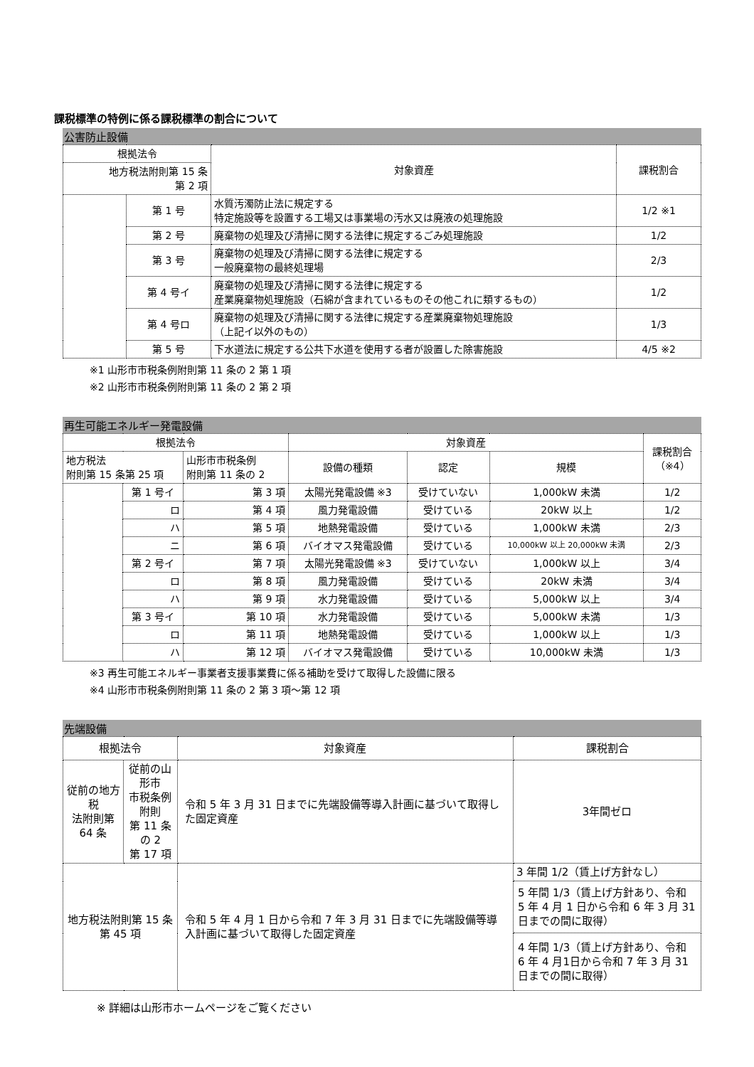課税標準の特例に係る課税標準の割合について
公害防止設備
| 根拠法令 | | 対象資産 | 課税割合 |
| --- | --- | --- | --- |
| 地方税法附則第 15 条 第 2 項 | | | |
| | 第 1 号 | 水質汚濁防止法に規定する 特定施設等を設置する工場又は事業場の汚水又は廃液の処理施設 | 1/2 ※1 |
| | 第 2 号 | 廃棄物の処理及び清掃に関する法律に規定するごみ処理施設 | 1/2 |
| | 第 3 号 | 廃棄物の処理及び清掃に関する法律に規定する 一般廃棄物の最終処理場 | 2/3 |
| | 第 4 号イ | 廃棄物の処理及び清掃に関する法律に規定する 産業廃棄物処理施設（石綿が含まれているものその他これに類するもの） | 1/2 |
| | 第 4 号ロ | 廃棄物の処理及び清掃に関する法律に規定する産業廃棄物処理施設 （上記イ以外のもの） | 1/3 |
| | 第 5 号 | 下水道法に規定する公共下水道を使用する者が設置した除害施設 | 4/5 ※2 |
※1 山形市市税条例附則第 11 条の 2 第 1 項
※2 山形市市税条例附則第 11 条の 2 第 2 項
再生可能エネルギー発電設備
| 根拠法令 | | | 対象資産 | | | 課税割合 （※4） |
| --- | --- | --- | --- | --- | --- | --- |
| 地方税法 附則第 15 条第 25 項 | | 山形市市税条例 附則第 11 条の 2 | 設備の種類 | 認定 | 規模 | |
| | 第 1 号イ | 第 3 項 | 太陽光発電設備 ※3 | 受けていない | 1,000kW 未満 | 1/2 |
| | ロ | 第 4 項 | 風力発電設備 | 受けている | 20kW 以上 | 1/2 |
| | ハ | 第 5 項 | 地熱発電設備 | 受けている | 1,000kW 未満 | 2/3 |
| | ニ | 第 6 項 | バイオマス発電設備 | 受けている | 10,000kW 以上 20,000kW 未満 | 2/3 |
| | 第 2 号イ | 第 7 項 | 太陽光発電設備 ※3 | 受けていない | 1,000kW 以上 | 3/4 |
| | ロ | 第 8 項 | 風力発電設備 | 受けている | 20kW 未満 | 3/4 |
| | ハ | 第 9 項 | 水力発電設備 | 受けている | 5,000kW 以上 | 3/4 |
| | 第 3 号イ | 第 10 項 | 水力発電設備 | 受けている | 5,000kW 未満 | 1/3 |
| | ロ | 第 11 項 | 地熱発電設備 | 受けている | 1,000kW 以上 | 1/3 |
| | ハ | 第 12 項 | バイオマス発電設備 | 受けている | 10,000kW 未満 | 1/3 |
※3 再生可能エネルギー事業者支援事業費に係る補助を受けて取得した設備に限る
※4 山形市市税条例附則第 11 条の 2 第 3 項～第 12 項
先端設備
| 根拠法令 | | 対象資産 | 課税割合 |
| --- | --- | --- | --- |
| 従前の地方税 法附則第 64 条 | 従前の山形市 市税条例附則 第 11 条の 2 第 17 項 | 令和 5 年 3 月 31 日までに先端設備等導入計画に基づいて取得した固定資産 | 3年間ゼロ |
| 地方税法附則第 15 条第 45 項 | | 令和 5 年 4 月 1 日から令和 7 年 3 月 31 日までに先端設備等導入計画に基づいて取得した固定資産 | 3 年間 1/2（賃上げ方針なし） |
| | | | 5 年間 1/3（賃上げ方針あり、令和 5 年 4 月 1 日から令和 6 年 3 月 31 日までの間に取得） |
| | | | 4 年間 1/3（賃上げ方針あり、令和 6 年 4 月1日から令和 7 年 3 月 31 日までの間に取得） |
※ 詳細は山形市ホームページをご覧ください